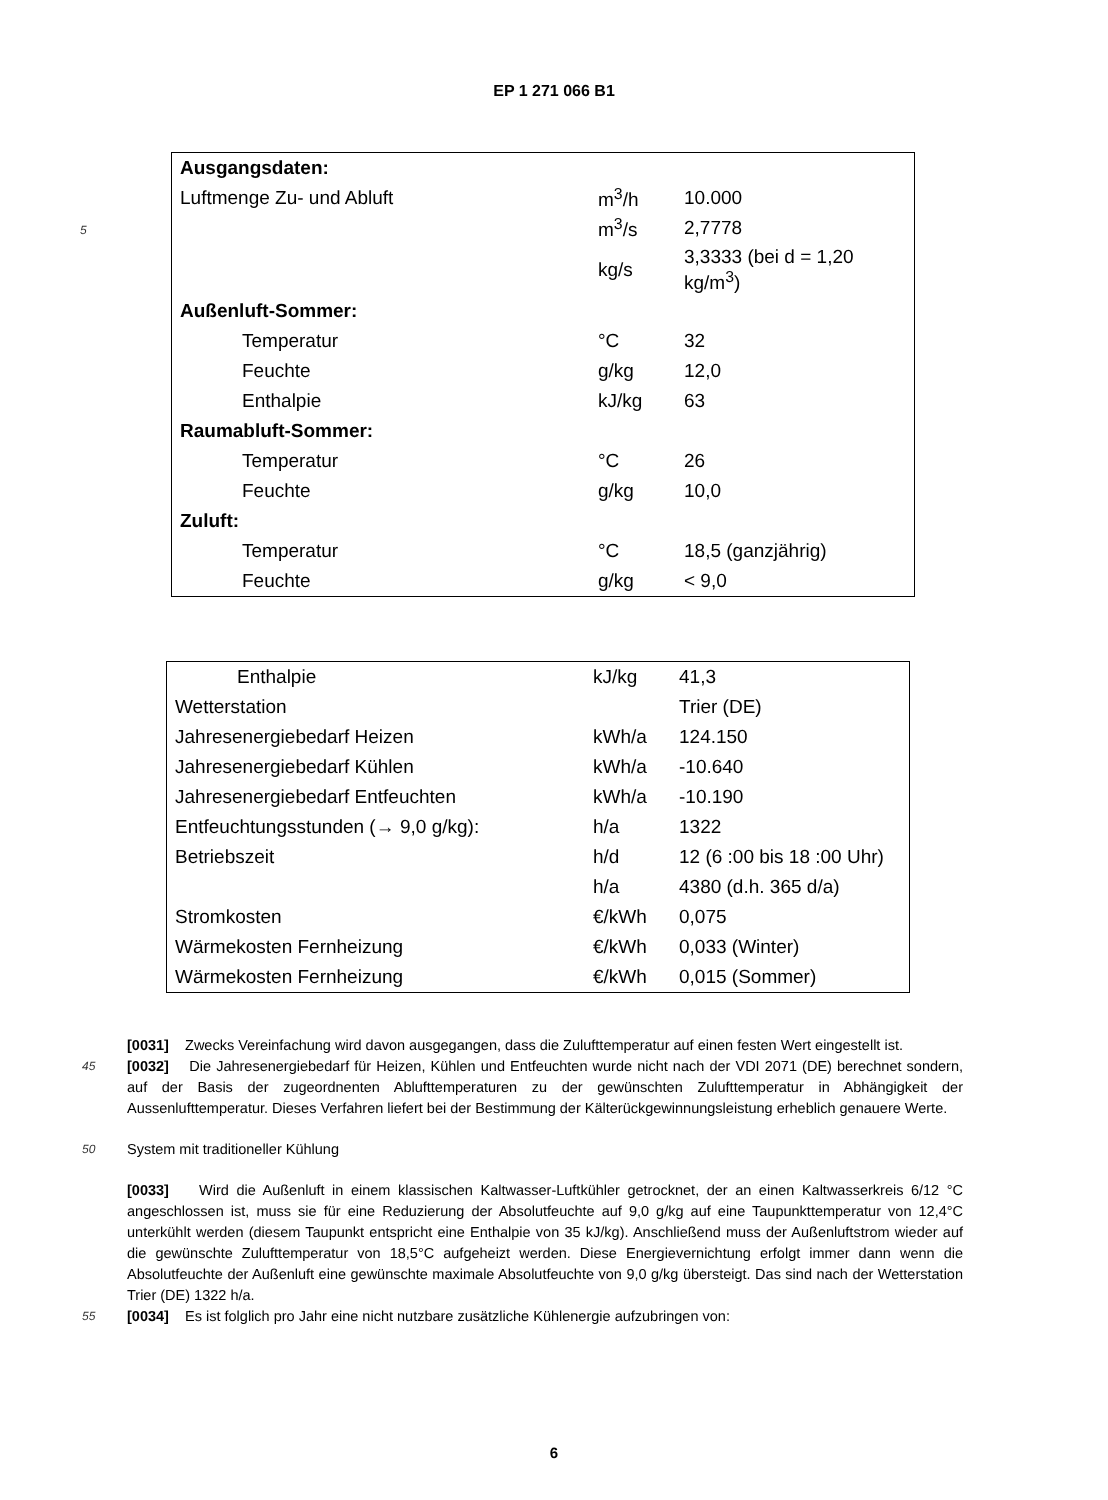EP 1 271 066 B1
| Ausgangsdaten: | | |
| Luftmenge Zu- und Abluft | m<sup>3</sup>/h | 10.000 |
| 5 | m<sup>3</sup>/s | 2,7778 |
| | kg/s | 3,3333 (bei d = 1,20 kg/m<sup>3</sup>) |
| Außenluft-Sommer: | | |
| Temperatur | °C | 32 |
| Feuchte | g/kg | 12,0 |
| Enthalpie | kJ/kg | 63 |
| Raumabluft-Sommer: | | |
| Temperatur | °C | 26 |
| Feuchte | g/kg | 10,0 |
| Zuluft: | | |
| Temperatur | °C | 18,5 (ganzjährig) |
| Feuchte | g/kg | < 9,0 |
| Enthalpie | kJ/kg | 41,3 |
| Wetterstation | | Trier (DE) |
| Jahresenergiebedarf Heizen | kWh/a | 124.150 |
| Jahresenergiebedarf Kühlen | kWh/a | -10.640 |
| Jahresenergiebedarf Entfeuchten | kWh/a | -10.190 |
| Entfeuchtungsstunden (→ 9,0 g/kg): | h/a | 1322 |
| Betriebszeit | h/d | 12 (6 :00 bis 18 :00 Uhr) |
| | h/a | 4380 (d.h. 365 d/a) |
| Stromkosten | €/kWh | 0,075 |
| Wärmekosten Fernheizung | €/kWh | 0,033 (Winter) |
| Wärmekosten Fernheizung | €/kWh | 0,015 (Sommer) |
[0031] Zwecks Vereinfachung wird davon ausgegangen, dass die Zulufttemperatur auf einen festen Wert eingestellt ist.
45
[0032] Die Jahresenergiebedarf für Heizen, Kühlen und Entfeuchten wurde nicht nach der VDI 2071 (DE) berechnet sondern, auf der Basis der zugeordnenten Ablufttemperaturen zu der gewünschten Zulufttemperatur in Abhängigkeit der Aussenlufttemperatur. Dieses Verfahren liefert bei der Bestimmung der Kälterückgewinnungsleistung erheblich genauere Werte.
50
System mit traditioneller Kühlung
[0033] Wird die Außenluft in einem klassischen Kaltwasser-Luftkühler getrocknet, der an einen Kaltwasserkreis 6/12 °C angeschlossen ist, muss sie für eine Reduzierung der Absolutfeuchte auf 9,0 g/kg auf eine Taupunkttemperatur von 12,4°C unterkühlt werden (diesem Taupunkt entspricht eine Enthalpie von 35 kJ/kg). Anschließend muss der Außenluftstrom wieder auf die gewünschte Zulufttemperatur von 18,5°C aufgeheizt werden. Diese Energievernichtung erfolgt immer dann wenn die Absolutfeuchte der Außenluft eine gewünschte maximale Absolutfeuchte von 9,0 g/kg übersteigt. Das sind nach der Wetterstation Trier (DE) 1322 h/a.
55
[0034] Es ist folglich pro Jahr eine nicht nutzbare zusätzliche Kühlenergie aufzubringen von:
6